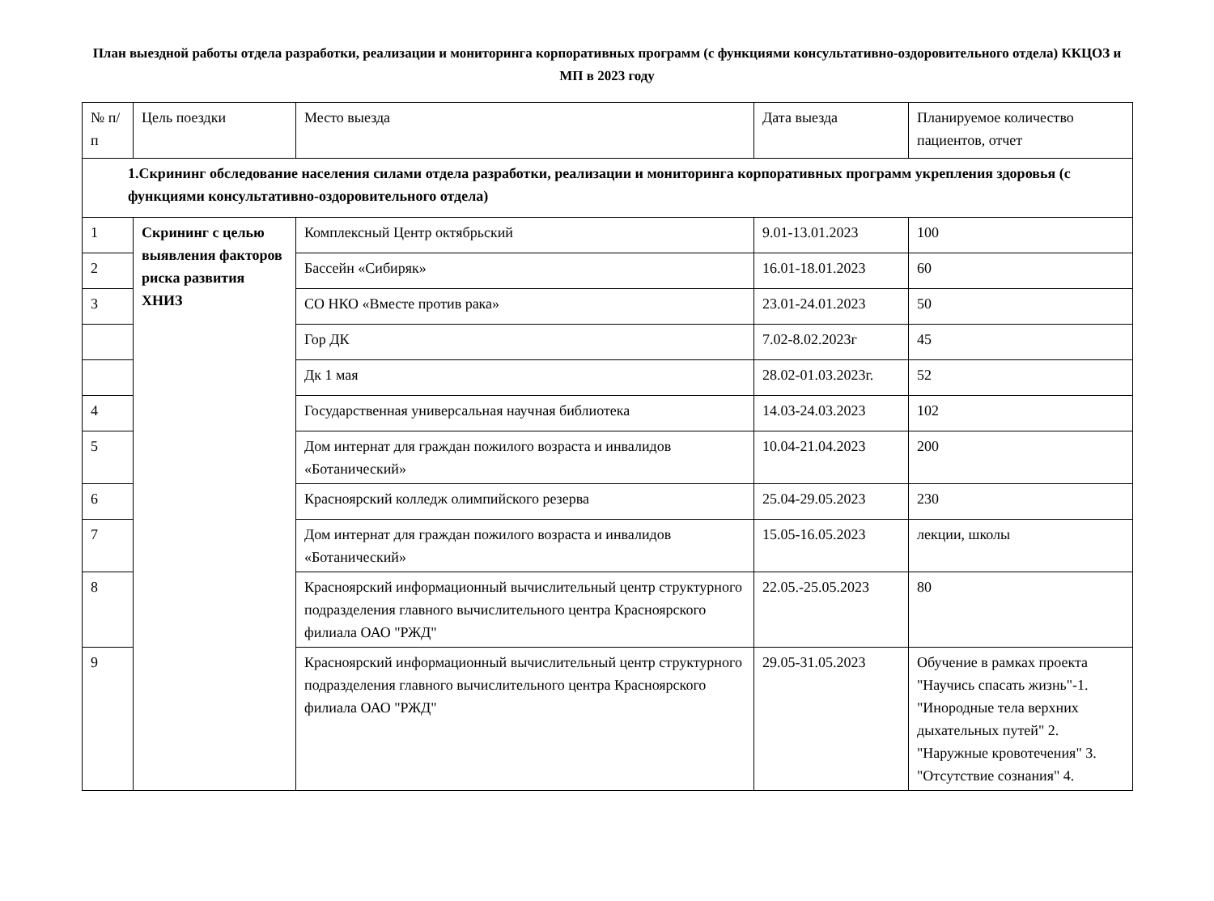План выездной работы отдела разработки, реализации и мониторинга корпоративных программ (с функциями консультативно-оздоровительного отдела) ККЦОЗ и МП в 2023 году
| № п/п | Цель поездки | Место выезда | Дата выезда | Планируемое количество пациентов, отчет |
| --- | --- | --- | --- | --- |
| 1.Скрининг обследование населения силами отдела разработки, реализации и мониторинга корпоративных программ укрепления здоровья (с функциями консультативно-оздоровительного отдела) | | | | |
| 1 | Скрининг с целью выявления факторов риска развития ХНИЗ | Комплексный Центр октябрьский | 9.01-13.01.2023 | 100 |
| 2 | | Бассейн «Сибиряк» | 16.01-18.01.2023 | 60 |
| 3 | | СО НКО «Вместе против рака» | 23.01-24.01.2023 | 50 |
| | | Гор ДК | 7.02-8.02.2023г | 45 |
| | | Дк 1 мая | 28.02-01.03.2023г. | 52 |
| 4 | | Государственная универсальная научная библиотека | 14.03-24.03.2023 | 102 |
| 5 | | Дом интернат для граждан пожилого возраста и инвалидов «Ботанический» | 10.04-21.04.2023 | 200 |
| 6 | | Красноярский колледж олимпийского резерва | 25.04-29.05.2023 | 230 |
| 7 | | Дом интернат для граждан пожилого возраста и инвалидов «Ботанический» | 15.05-16.05.2023 | лекции, школы |
| 8 | | Красноярский информационный вычислительный центр структурного подразделения главного вычислительного центра Красноярского филиала ОАО "РЖД" | 22.05.-25.05.2023 | 80 |
| 9 | | Красноярский информационный вычислительный центр структурного подразделения главного вычислительного центра Красноярского филиала ОАО "РЖД" | 29.05-31.05.2023 | Обучение в рамках проекта "Научись спасать жизнь"-1. "Инородные тела верхних дыхательных путей" 2. "Наружные кровотечения" 3. "Отсутствие сознания" 4. |